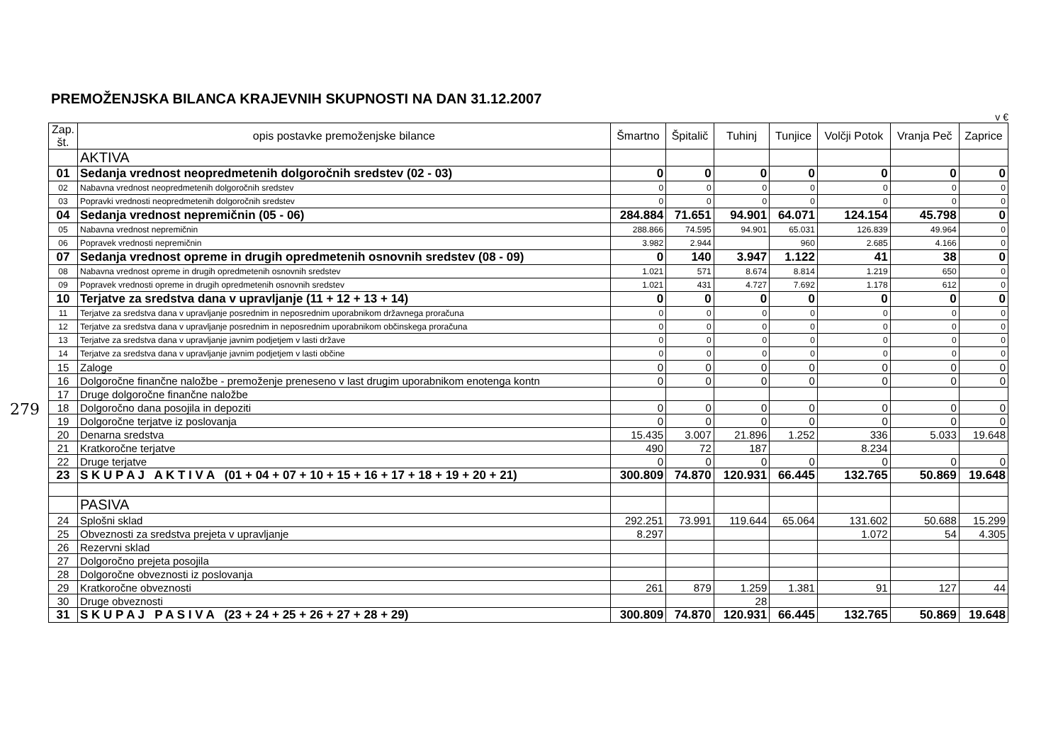279
PREMOŽENJSKA BILANCA KRAJEVNIH SKUPNOSTI NA DAN 31.12.2007
v €
| Zap. št. | opis postavke premoženjske bilance | Šmartno | Špitalič | Tuhinj | Tunjice | Volčji Potok | Vranja Peč | Zaprice |
| --- | --- | --- | --- | --- | --- | --- | --- | --- |
| | AKTIVA | | | | | | | |
| 01 | Sedanja vrednost neopredmetenih dolgoročnih sredstev (02 - 03) | 0 | 0 | 0 | 0 | 0 | 0 | 0 |
| 02 | Nabavna vrednost neopredmetenih dolgoročnih sredstev | 0 | 0 | 0 | 0 | 0 | 0 | 0 |
| 03 | Popravki vrednosti neopredmetenih dolgoročnih sredstev | 0 | 0 | 0 | 0 | 0 | 0 | 0 |
| 04 | Sedanja vrednost nepremičnin (05 - 06) | 284.884 | 71.651 | 94.901 | 64.071 | 124.154 | 45.798 | 0 |
| 05 | Nabavna vrednost nepremičnin | 288.866 | 74.595 | 94.901 | 65.031 | 126.839 | 49.964 | 0 |
| 06 | Popravek vrednosti nepremičnin | 3.982 | 2.944 | | 960 | 2.685 | 4.166 | 0 |
| 07 | Sedanja vrednost opreme in drugih opredmetenih osnovnih sredstev (08 - 09) | 0 | 140 | 3.947 | 1.122 | 41 | 38 | 0 |
| 08 | Nabavna vrednost opreme in drugih opredmetenih osnovnih sredstev | 1.021 | 571 | 8.674 | 8.814 | 1.219 | 650 | 0 |
| 09 | Popravek vrednosti opreme in drugih opredmetenih osnovnih sredstev | 1.021 | 431 | 4.727 | 7.692 | 1.178 | 612 | 0 |
| 10 | Terjatve za sredstva dana v upravljanje (11 + 12 + 13 + 14) | 0 | 0 | 0 | 0 | 0 | 0 | 0 |
| 11 | Terjatve za sredstva dana v upravljanje posrednim in neposrednim uporabnikom državnega proračuna | 0 | 0 | 0 | 0 | 0 | 0 | 0 |
| 12 | Terjatve za sredstva dana v upravljanje posrednim in neposrednim uporabnikom občinskega proračuna | 0 | 0 | 0 | 0 | 0 | 0 | 0 |
| 13 | Terjatve za sredstva dana v upravljanje javnim podjetjem v lasti države | 0 | 0 | 0 | 0 | 0 | 0 | 0 |
| 14 | Terjatve za sredstva dana v upravljanje javnim podjetjem v lasti občine | 0 | 0 | 0 | 0 | 0 | 0 | 0 |
| 15 | Zaloge | 0 | 0 | 0 | 0 | 0 | 0 | 0 |
| 16 | Dolgoročne finančne naložbe - premoženje preneseno v last drugim uporabnikom enotenga kontn | 0 | 0 | 0 | 0 | 0 | 0 | 0 |
| 17 | Druge dolgoročne finančne naložbe | | | | | | | |
| 18 | Dolgoročno dana posojila in depoziti | 0 | 0 | 0 | 0 | 0 | 0 | 0 |
| 19 | Dolgoročne terjatve iz poslovanja | 0 | 0 | 0 | 0 | 0 | 0 | 0 |
| 20 | Denarna sredstva | 15.435 | 3.007 | 21.896 | 1.252 | 336 | 5.033 | 19.648 |
| 21 | Kratkoročne terjatve | 490 | 72 | 187 | | 8.234 | | |
| 22 | Druge terjatve | 0 | 0 | 0 | 0 | 0 | 0 | 0 |
| 23 | S K U P A J A K T I V A (01 + 04 + 07 + 10 + 15 + 16 + 17 + 18 + 19 + 20 + 21) | 300.809 | 74.870 | 120.931 | 66.445 | 132.765 | 50.869 | 19.648 |
| | PASIVA | | | | | | | |
| 24 | Splošni sklad | 292.251 | 73.991 | 119.644 | 65.064 | 131.602 | 50.688 | 15.299 |
| 25 | Obveznosti za sredstva prejeta v upravljanje | 8.297 | | | | 1.072 | 54 | 4.305 |
| 26 | Rezervni sklad | | | | | | | |
| 27 | Dolgoročno prejeta posojila | | | | | | | |
| 28 | Dolgoročne obveznosti iz poslovanja | | | | | | | |
| 29 | Kratkoročne obveznosti | 261 | 879 | 1.259 | 1.381 | 91 | 127 | 44 |
| 30 | Druge obveznosti | | | 28 | | | | |
| 31 | S K U P A J P A S I V A (23 + 24 + 25 + 26 + 27 + 28 + 29) | 300.809 | 74.870 | 120.931 | 66.445 | 132.765 | 50.869 | 19.648 |